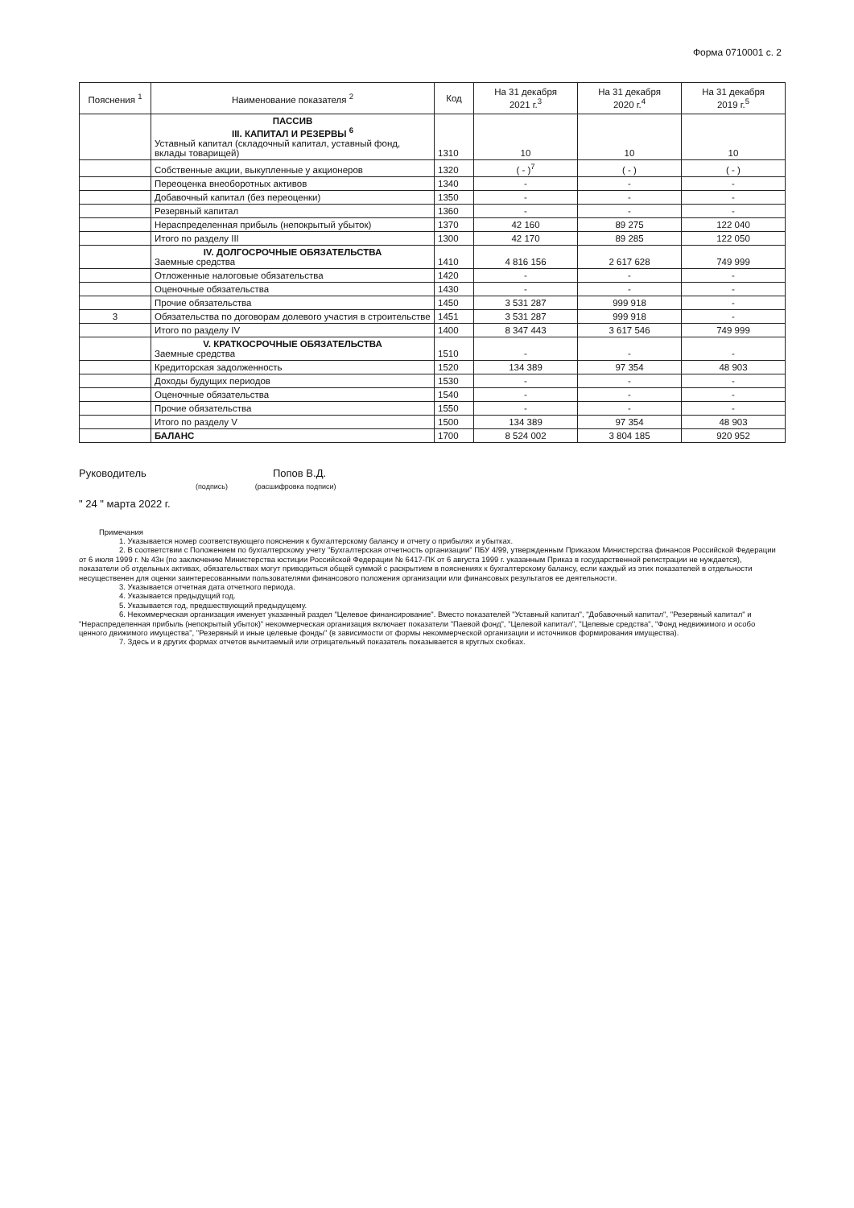Форма 0710001 с. 2
| Пояснения <sup>1</sup> | Наименование показателя <sup>2</sup> | Код | На 31 декабря 2021 г.<sup>3</sup> | На 31 декабря 2020 г.<sup>4</sup> | На 31 декабря 2019 г.<sup>5</sup> |
| --- | --- | --- | --- | --- | --- |
| | ПАССИВ III. КАПИТАЛ И РЕЗЕРВЫ <sup>6</sup> Уставный капитал (складочный капитал, уставный фонд, вклады товарищей) | 1310 | 10 | 10 | 10 |
| | Собственные акции, выкупленные у акционеров | 1320 | ( - )<sup>7</sup> | ( - ) | ( - ) |
| | Переоценка внеоборотных активов | 1340 | - | - | - |
| | Добавочный капитал (без переоценки) | 1350 | - | - | - |
| | Резервный капитал | 1360 | - | - | - |
| | Нераспределенная прибыль (непокрытый убыток) | 1370 | 42 160 | 89 275 | 122 040 |
| | Итого по разделу III | 1300 | 42 170 | 89 285 | 122 050 |
| | IV. ДОЛГОСРОЧНЫЕ ОБЯЗАТЕЛЬСТВА Заемные средства | 1410 | 4 816 156 | 2 617 628 | 749 999 |
| | Отложенные налоговые обязательства | 1420 | - | - | - |
| | Оценочные обязательства | 1430 | - | - | - |
| | Прочие обязательства | 1450 | 3 531 287 | 999 918 | - |
| 3 | Обязательства по договорам долевого участия в строительстве | 1451 | 3 531 287 | 999 918 | - |
| | Итого по разделу IV | 1400 | 8 347 443 | 3 617 546 | 749 999 |
| | V. КРАТКОСРОЧНЫЕ ОБЯЗАТЕЛЬСТВА Заемные средства | 1510 | - | - | - |
| | Кредиторская задолженность | 1520 | 134 389 | 97 354 | 48 903 |
| | Доходы будущих периодов | 1530 | - | - | - |
| | Оценочные обязательства | 1540 | - | - | - |
| | Прочие обязательства | 1550 | - | - | - |
| | Итого по разделу V | 1500 | 134 389 | 97 354 | 48 903 |
| | БАЛАНС | 1700 | 8 524 002 | 3 804 185 | 920 952 |
Руководитель Попов В.Д.
(подпись) (расшифровка подписи)
" 24 " марта 2022 г.
Примечания
1. Указывается номер соответствующего пояснения к бухгалтерскому балансу и отчету о прибылях и убытках.
2. В соответствии с Положением по бухгалтерскому учету "Бухгалтерская отчетность организации" ПБУ 4/99, утвержденным Приказом Министерства финансов Российской Федерации от 6 июля 1999 г. № 43н (по заключению Министерства юстиции Российской Федерации № 6417-ПК от 6 августа 1999 г. указанным Приказ в государственной регистрации не нуждается), показатели об отдельных активах, обязательствах могут приводиться общей суммой с раскрытием в пояснениях к бухгалтерскому балансу, если каждый из этих показателей в отдельности несущественен для оценки заинтересованными пользователями финансового положения организации или финансовых результатов ее деятельности.
3. Указывается отчетная дата отчетного периода.
4. Указывается предыдущий год.
5. Указывается год, предшествующий предыдущему.
6. Некоммерческая организация именует указанный раздел "Целевое финансирование". Вместо показателей "Уставный капитал", "Добавочный капитал", "Резервный капитал" и "Нераспределенная прибыль (непокрытый убыток)" некоммерческая организация включает показатели "Паевой фонд", "Целевой капитал", "Целевые средства", "Фонд недвижимого и особо ценного движимого имущества", "Резервный и иные целевые фонды" (в зависимости от формы некоммерческой организации и источников формирования имущества).
7. Здесь и в других формах отчетов вычитаемый или отрицательный показатель показывается в круглых скобках.